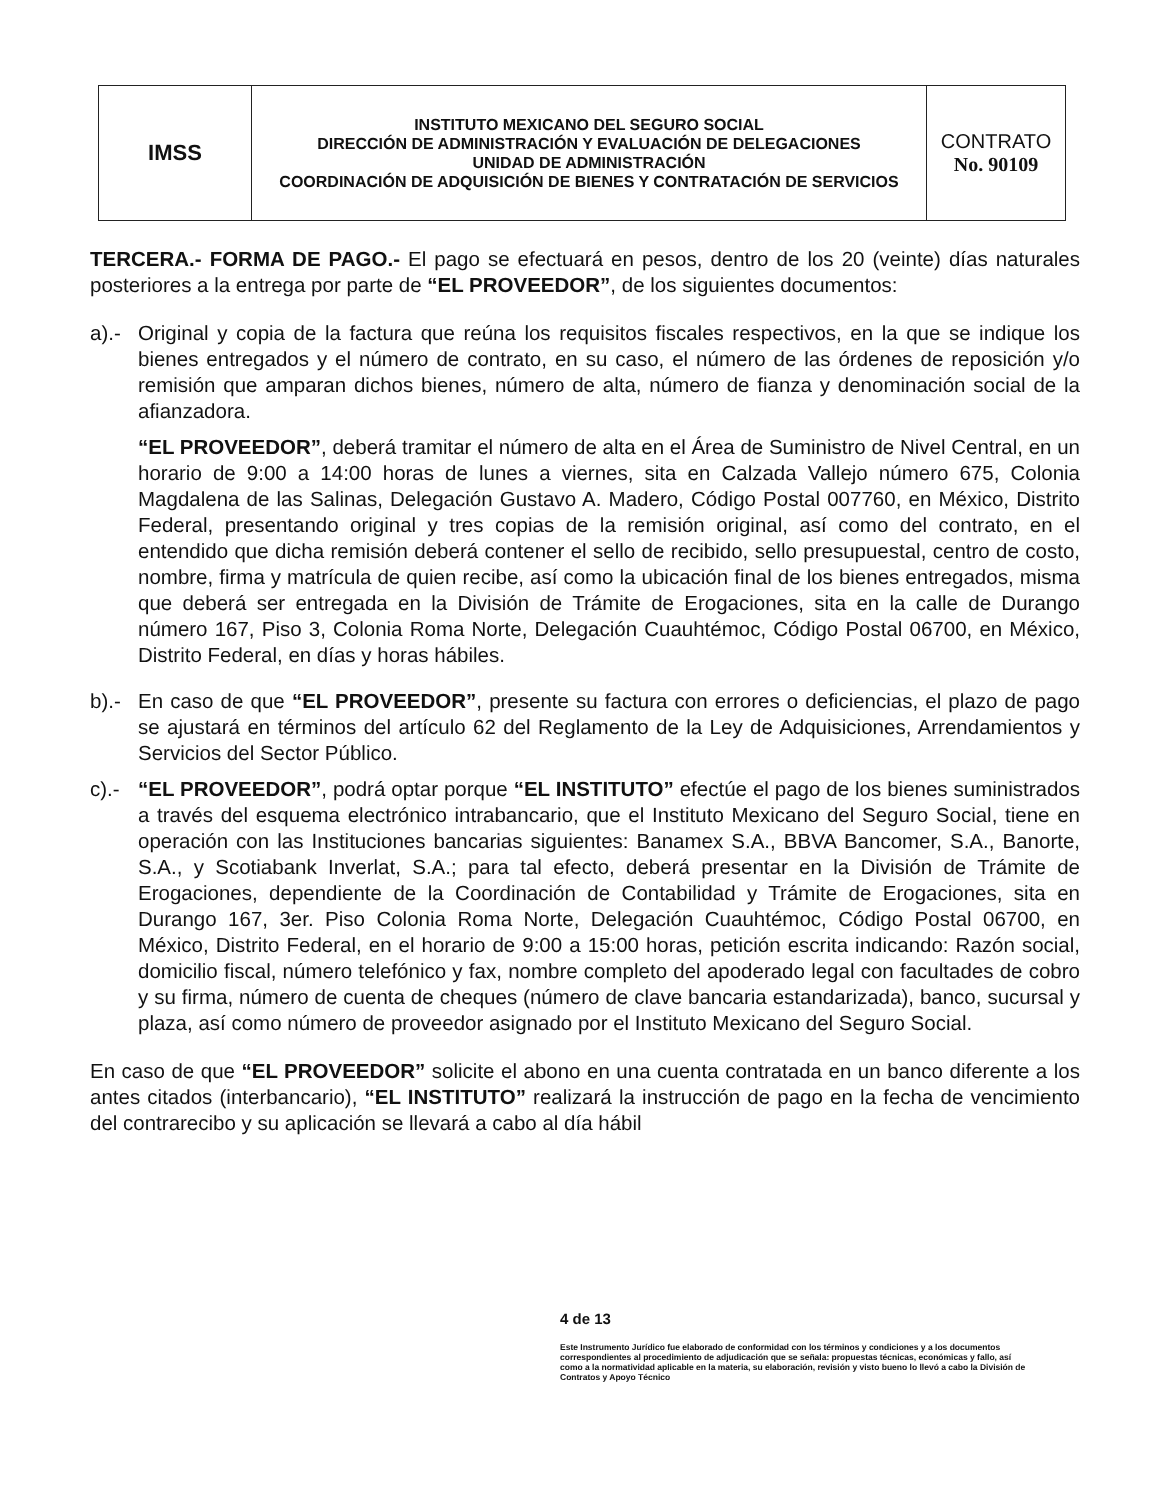| IMSS | INSTITUTO MEXICANO DEL SEGURO SOCIAL DIRECCIÓN DE ADMINISTRACIÓN Y EVALUACIÓN DE DELEGACIONES UNIDAD DE ADMINISTRACIÓN COORDINACIÓN DE ADQUISICIÓN DE BIENES Y CONTRATACIÓN DE SERVICIOS | CONTRATO No. 90109 |
TERCERA.- FORMA DE PAGO.- El pago se efectuará en pesos, dentro de los 20 (veinte) días naturales posteriores a la entrega por parte de “EL PROVEEDOR”, de los siguientes documentos:
a).-
Original y copia de la factura que reúna los requisitos fiscales respectivos, en la que se indique los bienes entregados y el número de contrato, en su caso, el número de las órdenes de reposición y/o remisión que amparan dichos bienes, número de alta, número de fianza y denominación social de la afianzadora.
“EL PROVEEDOR”, deberá tramitar el número de alta en el Área de Suministro de Nivel Central, en un horario de 9:00 a 14:00 horas de lunes a viernes, sita en Calzada Vallejo número 675, Colonia Magdalena de las Salinas, Delegación Gustavo A. Madero, Código Postal 007760, en México, Distrito Federal, presentando original y tres copias de la remisión original, así como del contrato, en el entendido que dicha remisión deberá contener el sello de recibido, sello presupuestal, centro de costo, nombre, firma y matrícula de quien recibe, así como la ubicación final de los bienes entregados, misma que deberá ser entregada en la División de Trámite de Erogaciones, sita en la calle de Durango número 167, Piso 3, Colonia Roma Norte, Delegación Cuauhtémoc, Código Postal 06700, en México, Distrito Federal, en días y horas hábiles.
b).-
En caso de que “EL PROVEEDOR”, presente su factura con errores o deficiencias, el plazo de pago se ajustará en términos del artículo 62 del Reglamento de la Ley de Adquisiciones, Arrendamientos y Servicios del Sector Público.
c).-
“EL PROVEEDOR”, podrá optar porque “EL INSTITUTO” efectúe el pago de los bienes suministrados a través del esquema electrónico intrabancario, que el Instituto Mexicano del Seguro Social, tiene en operación con las Instituciones bancarias siguientes: Banamex S.A., BBVA Bancomer, S.A., Banorte, S.A., y Scotiabank Inverlat, S.A.; para tal efecto, deberá presentar en la División de Trámite de Erogaciones, dependiente de la Coordinación de Contabilidad y Trámite de Erogaciones, sita en Durango 167, 3er. Piso Colonia Roma Norte, Delegación Cuauhtémoc, Código Postal 06700, en México, Distrito Federal, en el horario de 9:00 a 15:00 horas, petición escrita indicando: Razón social, domicilio fiscal, número telefónico y fax, nombre completo del apoderado legal con facultades de cobro y su firma, número de cuenta de cheques (número de clave bancaria estandarizada), banco, sucursal y plaza, así como número de proveedor asignado por el Instituto Mexicano del Seguro Social.
En caso de que “EL PROVEEDOR” solicite el abono en una cuenta contratada en un banco diferente a los antes citados (interbancario), “EL INSTITUTO” realizará la instrucción de pago en la fecha de vencimiento del contrarecibo y su aplicación se llevará a cabo al día hábil
4 de 13
Este Instrumento Jurídico fue elaborado de conformidad con los términos y condiciones y a los documentos correspondientes al procedimiento de adjudicación que se señala: propuestas técnicas, económicas y fallo, así como a la normatividad aplicable en la materia, su elaboración, revisión y visto bueno lo llevó a cabo la División de Contratos y Apoyo Técnico